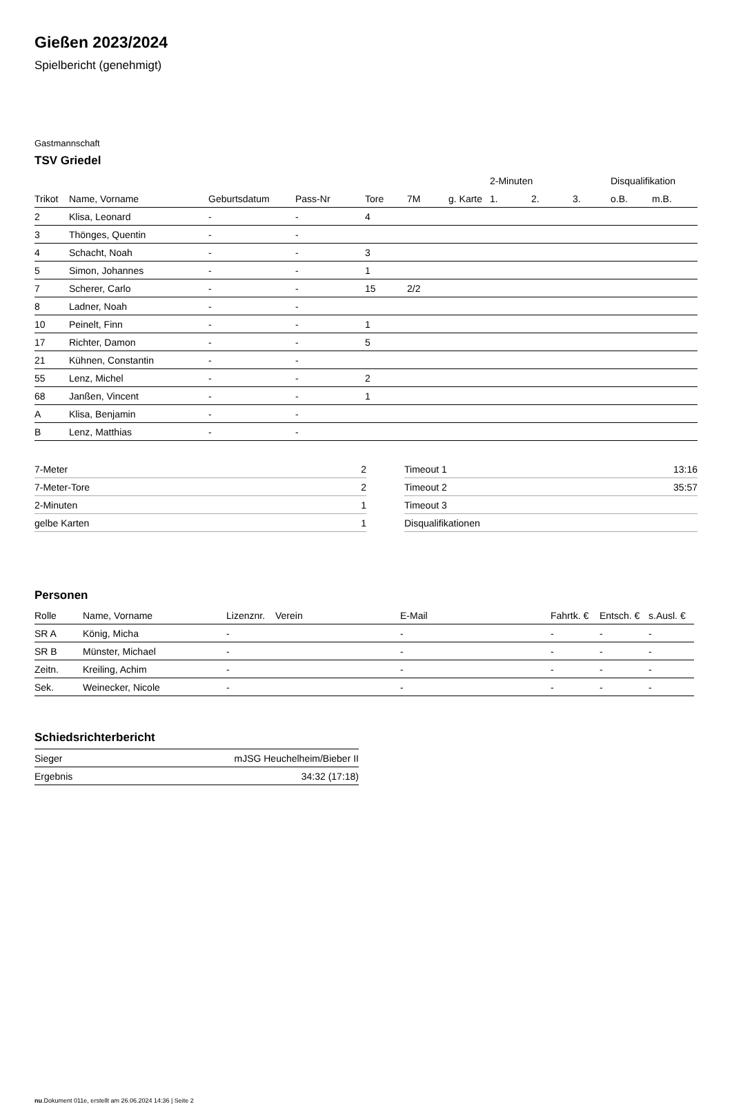Gießen 2023/2024
Spielbericht (genehmigt)
Gastmannschaft
TSV Griedel
| | | | | | | | 2-Minuten | | | Disqualifikation | |
| Trikot | Name, Vorname | Geburtsdatum | Pass-Nr | Tore | 7M | g. Karte | 1. | 2. | 3. | o.B. | m.B. |
| 2 | Klisa, Leonard | - | - | 4 | | | | | | | |
| 3 | Thönges, Quentin | - | - | | | | | | | | |
| 4 | Schacht, Noah | - | - | 3 | | | | | | | |
| 5 | Simon, Johannes | - | - | 1 | | | | | | | |
| 7 | Scherer, Carlo | - | - | 15 | 2/2 | | | | | | |
| 8 | Ladner, Noah | - | - | | | | | | | | |
| 10 | Peinelt, Finn | - | - | 1 | | | | | | | |
| 17 | Richter, Damon | - | - | 5 | | | | | | | |
| 21 | Kühnen, Constantin | - | - | | | | | | | | |
| 55 | Lenz, Michel | - | - | 2 | | | | | | | |
| 68 | Janßen, Vincent | - | - | 1 | | | | | | | |
| A | Klisa, Benjamin | - | - | | | | | | | | |
| B | Lenz, Matthias | - | - | | | | | | | | |
| 7-Meter | 2 |
| 7-Meter-Tore | 2 |
| 2-Minuten | 1 |
| gelbe Karten | 1 |
| Timeout 1 | 13:16 |
| Timeout 2 | 35:57 |
| Timeout 3 | |
| Disqualifikationen | |
Personen
| Rolle | Name, Vorname | Lizenznr. | Verein | E-Mail | Fahrtk. € | Entsch. € | s.Ausl. € |
| --- | --- | --- | --- | --- | --- | --- | --- |
| SR A | König, Micha | - | | - | - | - | - |
| SR B | Münster, Michael | - | | - | - | - | - |
| Zeitn. | Kreiling, Achim | - | | - | - | - | - |
| Sek. | Weinecker, Nicole | - | | - | - | - | - |
Schiedsrichterbericht
| Sieger | mJSG Heuchelheim/Bieber II |
| Ergebnis | 34:32 (17:18) |
nu.Dokument 011e, erstellt am 26.06.2024 14:36 | Seite 2